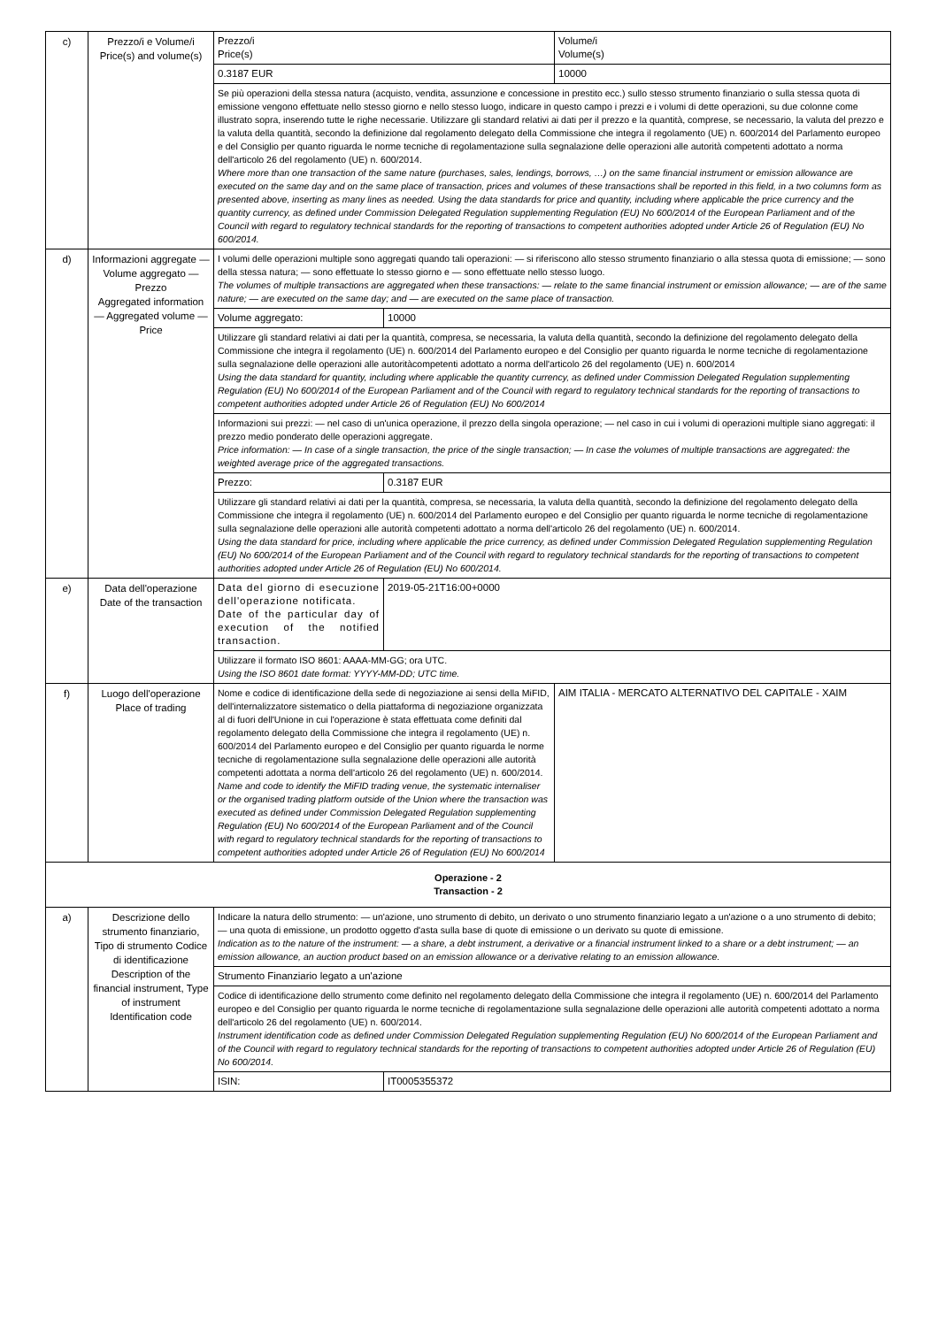| c) | Prezzo/i e Volume/i Price(s) and volume(s) | Prezzo/i Price(s) | | Volume/i Volume(s) |
| | | 0.3187 EUR | | 10000 |
| | | Se più operazioni della stessa natura (acquisto, vendita, assunzione e concessione in prestito ecc.) sullo stesso strumento finanziario o sulla stessa quota di emissione vengono effettuate nello stesso giorno e nello stesso luogo, indicare in questo campo i prezzi e i volumi di dette operazioni, su due colonne come illustrato sopra, inserendo tutte le righe necessarie. Utilizzare gli standard relativi ai dati per il prezzo e la quantità, comprese, se necessario, la valuta del prezzo e la valuta della quantità, secondo la definizione dal regolamento delegato della Commissione che integra il regolamento (UE) n. 600/2014 del Parlamento europeo e del Consiglio per quanto riguarda le norme tecniche di regolamentazione sulla segnalazione delle operazioni alle autorità competenti adottato a norma dell'articolo 26 del regolamento (UE) n. 600/2014. Where more than one transaction of the same nature (purchases, sales, lendings, borrows, …) on the same financial instrument or emission allowance are executed on the same day and on the same place of transaction, prices and volumes of these transactions shall be reported in this field, in a two columns form as presented above, inserting as many lines as needed. Using the data standards for price and quantity, including where applicable the price currency and the quantity currency, as defined under Commission Delegated Regulation supplementing Regulation (EU) No 600/2014 of the European Parliament and of the Council with regard to regulatory technical standards for the reporting of transactions to competent authorities adopted under Article 26 of Regulation (EU) No 600/2014. | | |
| d) | Informazioni aggregate — Volume aggregato — Prezzo Aggregated information — Aggregated volume — Price | I volumi delle operazioni multiple sono aggregati quando tali operazioni: — si riferiscono allo stesso strumento finanziario o alla stessa quota di emissione; — sono della stessa natura; — sono effettuate lo stesso giorno e — sono effettuate nello stesso luogo. The volumes of multiple transactions are aggregated when these transactions: — relate to the same financial instrument or emission allowance; — are of the same nature; — are executed on the same day; and — are executed on the same place of transaction. | | |
| | | Volume aggregato: | 10000 | |
| | | Utilizzare gli standard relativi ai dati per la quantità, compresa, se necessaria, la valuta della quantità, secondo la definizione del regolamento delegato della Commissione che integra il regolamento (UE) n. 600/2014 del Parlamento europeo e del Consiglio per quanto riguarda le norme tecniche di regolamentazione sulla segnalazione delle operazioni alle autoritàcompetenti adottato a norma dell'articolo 26 del regolamento (UE) n. 600/2014 Using the data standard for quantity, including where applicable the quantity currency, as defined under Commission Delegated Regulation supplementing Regulation (EU) No 600/2014 of the European Parliament and of the Council with regard to regulatory technical standards for the reporting of transactions to competent authorities adopted under Article 26 of Regulation (EU) No 600/2014 | | |
| | | Informazioni sui prezzi: — nel caso di un'unica operazione, il prezzo della singola operazione; — nel caso in cui i volumi di operazioni multiple siano aggregati: il prezzo medio ponderato delle operazioni aggregate. Price information: — In case of a single transaction, the price of the single transaction; — In case the volumes of multiple transactions are aggregated: the weighted average price of the aggregated transactions. | | |
| | | Prezzo: | 0.3187 EUR | |
| | | Utilizzare gli standard relativi ai dati per la quantità, compresa, se necessaria, la valuta della quantità, secondo la definizione del regolamento delegato della Commissione che integra il regolamento (UE) n. 600/2014 del Parlamento europeo e del Consiglio per quanto riguarda le norme tecniche di regolamentazione sulla segnalazione delle operazioni alle autorità competenti adottato a norma dell'articolo 26 del regolamento (UE) n. 600/2014. Using the data standard for price, including where applicable the price currency, as defined under Commission Delegated Regulation supplementing Regulation (EU) No 600/2014 of the European Parliament and of the Council with regard to regulatory technical standards for the reporting of transactions to competent authorities adopted under Article 26 of Regulation (EU) No 600/2014. | | |
| e) | Data dell'operazione Date of the transaction | Data del giorno di esecuzione dell'operazione notificata. Date of the particular day of execution of the notified transaction. | 2019-05-21T16:00+0000 | |
| | | Utilizzare il formato ISO 8601: AAAA-MM-GG; ora UTC. Using the ISO 8601 date format: YYYY-MM-DD; UTC time. | | |
| f) | Luogo dell'operazione Place of trading | Nome e codice di identificazione della sede di negoziazione ai sensi della MiFID, dell'internalizzatore sistematico o della piattaforma di negoziazione organizzata al di fuori dell'Unione in cui l'operazione è stata effettuata come definiti dal regolamento delegato della Commissione che integra il regolamento (UE) n. 600/2014 del Parlamento europeo e del Consiglio per quanto riguarda le norme tecniche di regolamentazione sulla segnalazione delle operazioni alle autorità competenti adottata a norma dell'articolo 26 del regolamento (UE) n. 600/2014. Name and code to identify the MiFID trading venue, the systematic internaliser or the organised trading platform outside of the Union where the transaction was executed as defined under Commission Delegated Regulation supplementing Regulation (EU) No 600/2014 of the European Parliament and of the Council with regard to regulatory technical standards for the reporting of transactions to competent authorities adopted under Article 26 of Regulation (EU) No 600/2014 | | AIM ITALIA - MERCATO ALTERNATIVO DEL CAPITALE - XAIM |
| Operazione - 2 Transaction - 2 | | | | |
| a) | Descrizione dello strumento finanziario, Tipo di strumento Codice di identificazione Description of the financial instrument, Type of instrument Identification code | Indicare la natura dello strumento: — un'azione, uno strumento di debito, un derivato o uno strumento finanziario legato a un'azione o a uno strumento di debito; — una quota di emissione, un prodotto oggetto d'asta sulla base di quote di emissione o un derivato su quote di emissione. Indication as to the nature of the instrument: — a share, a debt instrument, a derivative or a financial instrument linked to a share or a debt instrument; — an emission allowance, an auction product based on an emission allowance or a derivative relating to an emission allowance. | | |
| | | Strumento Finanziario legato a un'azione | | |
| | | Codice di identificazione dello strumento come definito nel regolamento delegato della Commissione che integra il regolamento (UE) n. 600/2014 del Parlamento europeo e del Consiglio per quanto riguarda le norme tecniche di regolamentazione sulla segnalazione delle operazioni alle autorità competenti adottato a norma dell'articolo 26 del regolamento (UE) n. 600/2014. Instrument identification code as defined under Commission Delegated Regulation supplementing Regulation (EU) No 600/2014 of the European Parliament and of the Council with regard to regulatory technical standards for the reporting of transactions to competent authorities adopted under Article 26 of Regulation (EU) No 600/2014. | | |
| | | ISIN: | IT0005355372 | |